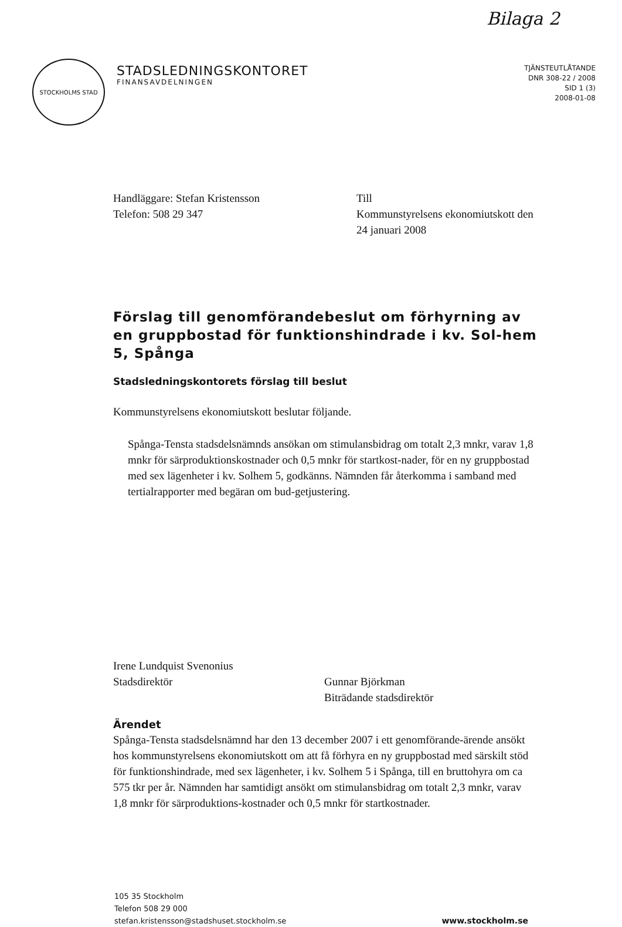Bilaga 2
STOCKHOLMS STAD
STADSLEDNINGSKONTORET
FINANSAVDELNINGEN
TJÄNSTEUTLÅTANDE
DNR 308-22 / 2008
SID 1 (3)
2008-01-08
Handläggare: Stefan Kristensson
Telefon: 508 29 347
Till
Kommunstyrelsens ekonomiutskott den
24 januari 2008
Förslag till genomförandebeslut om förhyrning av en gruppbostad för funktionshindrade i kv. Sol-hem 5, Spånga
Stadsledningskontorets förslag till beslut
Kommunstyrelsens ekonomiutskott beslutar följande.
Spånga-Tensta stadsdelsnämnds ansökan om stimulansbidrag om totalt 2,3 mnkr, varav 1,8 mnkr för särproduktionskostnader och 0,5 mnkr för startkost-nader, för en ny gruppbostad med sex lägenheter i kv. Solhem 5, godkänns. Nämnden får återkomma i samband med tertialrapporter med begäran om bud-getjustering.
Irene Lundquist Svenonius
Stadsdirektör
Gunnar Björkman
Biträdande stadsdirektör
Ärendet
Spånga-Tensta stadsdelsnämnd har den 13 december 2007 i ett genomförande-ärende ansökt hos kommunstyrelsens ekonomiutskott om att få förhyra en ny gruppbostad med särskilt stöd för funktionshindrade, med sex lägenheter, i kv. Solhem 5 i Spånga, till en bruttohyra om ca 575 tkr per år. Nämnden har samtidigt ansökt om stimulansbidrag om totalt 2,3 mnkr, varav 1,8 mnkr för särproduktions-kostnader och 0,5 mnkr för startkostnader.
105 35 Stockholm
Telefon 508 29 000
stefan.kristensson@stadshuset.stockholm.se
www.stockholm.se